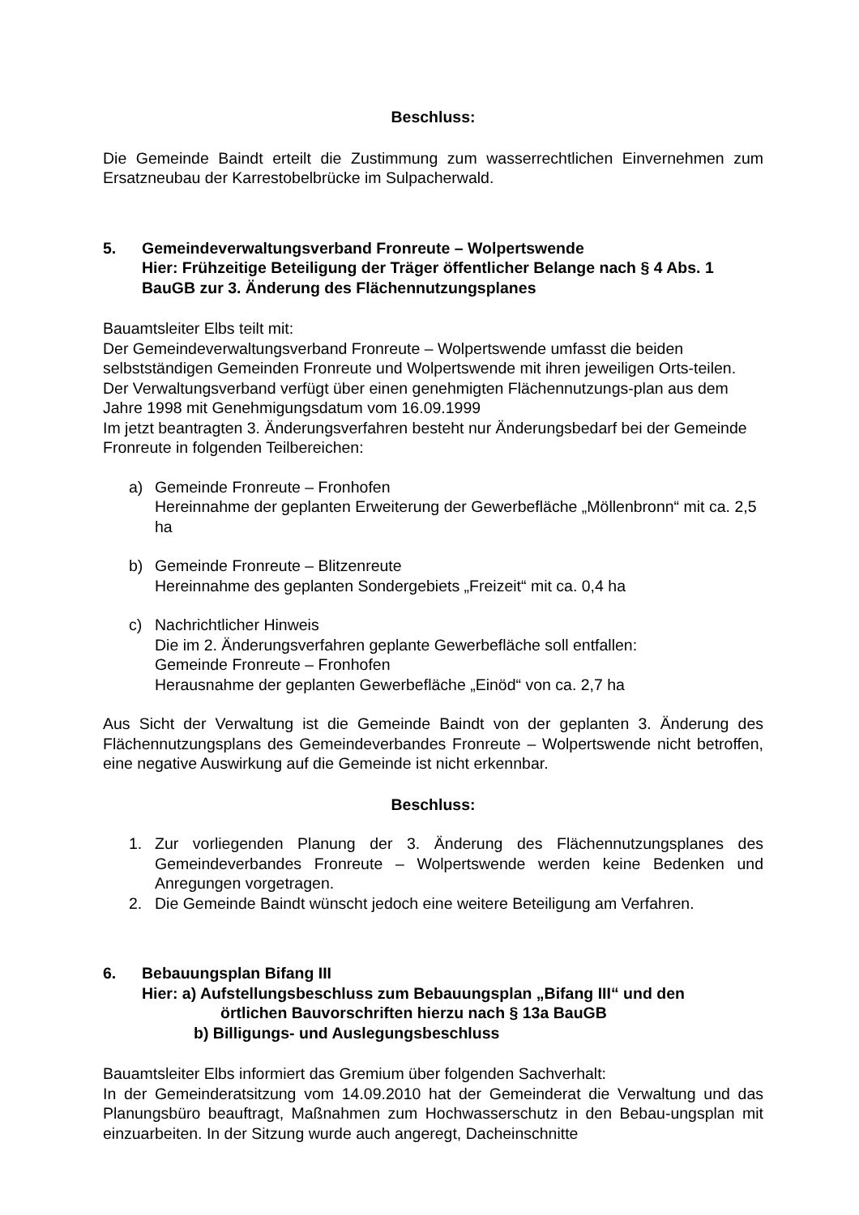Beschluss:
Die Gemeinde Baindt erteilt die Zustimmung zum wasserrechtlichen Einvernehmen zum Ersatzneubau der Karrestobelbrücke im Sulpacherwald.
5. Gemeindeverwaltungsverband Fronreute – Wolpertswende
Hier: Frühzeitige Beteiligung der Träger öffentlicher Belange nach § 4 Abs. 1 BauGB zur 3. Änderung des Flächennutzungsplanes
Bauamtsleiter Elbs teilt mit:
Der Gemeindeverwaltungsverband Fronreute – Wolpertswende umfasst die beiden selbstständigen Gemeinden Fronreute und Wolpertswende mit ihren jeweiligen Orts-teilen. Der Verwaltungsverband verfügt über einen genehmigten Flächennutzungs-plan aus dem Jahre 1998 mit Genehmigungsdatum vom 16.09.1999
Im jetzt beantragten 3. Änderungsverfahren besteht nur Änderungsbedarf bei der Gemeinde Fronreute in folgenden Teilbereichen:
a) Gemeinde Fronreute – Fronhofen
Hereinnahme der geplanten Erweiterung der Gewerbefläche „Möllenbronn“ mit ca. 2,5 ha
b) Gemeinde Fronreute – Blitzenreute
Hereinnahme des geplanten Sondergebiets „Freizeit“ mit ca. 0,4 ha
c) Nachrichtlicher Hinweis
Die im 2. Änderungsverfahren geplante Gewerbefläche soll entfallen:
Gemeinde Fronreute – Fronhofen
Herausnahme der geplanten Gewerbefläche „Einöd“ von ca. 2,7 ha
Aus Sicht der Verwaltung ist die Gemeinde Baindt von der geplanten 3. Änderung des Flächennutzungsplans des Gemeindeverbandes Fronreute – Wolpertswende nicht betroffen, eine negative Auswirkung auf die Gemeinde ist nicht erkennbar.
Beschluss:
1. Zur vorliegenden Planung der 3. Änderung des Flächennutzungsplanes des Gemeindeverbandes Fronreute – Wolpertswende werden keine Bedenken und Anregungen vorgetragen.
2. Die Gemeinde Baindt wünscht jedoch eine weitere Beteiligung am Verfahren.
6. Bebauungsplan Bifang III
Hier: a) Aufstellungsbeschluss zum Bebauungsplan „Bifang III“ und den
örtlichen Bauvorschriften hierzu nach § 13a BauGB
b) Billigungs- und Auslegungsbeschluss
Bauamtsleiter Elbs informiert das Gremium über folgenden Sachverhalt:
In der Gemeinderatsitzung vom 14.09.2010 hat der Gemeinderat die Verwaltung und das Planungsbüro beauftragt, Maßnahmen zum Hochwasserschutz in den Bebau-ungsplan mit einzuarbeiten. In der Sitzung wurde auch angeregt, Dacheinschnitte